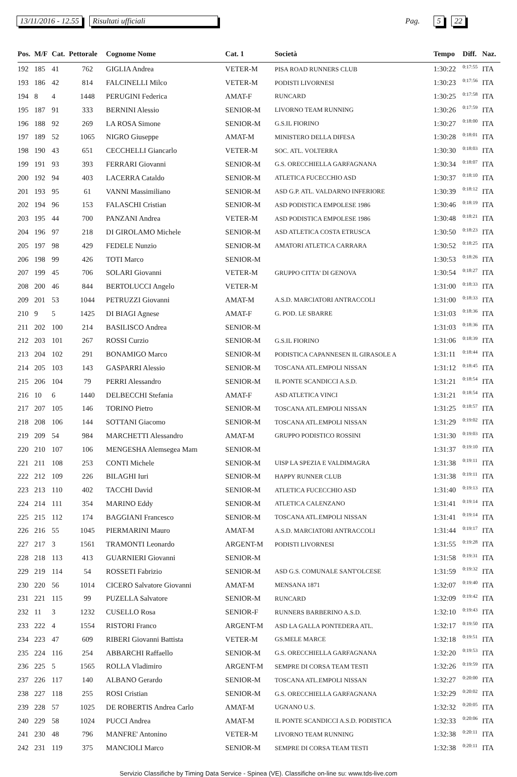13/11/2016 - 12.55 Risultati ufficiali Pag. 5 22
| Pos. | M/F | Cat. | Pettorale | Cognome Nome | Cat. 1 | Società | Tempo | Diff. | Naz. |
| --- | --- | --- | --- | --- | --- | --- | --- | --- | --- |
| 192 | 185 | 41 | 762 | GIGLIA Andrea | VETER-M | PISA ROAD RUNNERS CLUB | 1:30:22 | 0:17:55 | ITA |
| 193 | 186 | 42 | 814 | FALCINELLI Milco | VETER-M | PODISTI LIVORNESI | 1:30:23 | 0:17:56 | ITA |
| 194 | 8 | 4 | 1448 | PERUGINI Federica | AMAT-F | RUNCARD | 1:30:25 | 0:17:58 | ITA |
| 195 | 187 | 91 | 333 | BERNINI Alessio | SENIOR-M | LIVORNO TEAM RUNNING | 1:30:26 | 0:17:59 | ITA |
| 196 | 188 | 92 | 269 | LA ROSA Simone | SENIOR-M | G.S.IL FIORINO | 1:30:27 | 0:18:00 | ITA |
| 197 | 189 | 52 | 1065 | NIGRO Giuseppe | AMAT-M | MINISTERO DELLA DIFESA | 1:30:28 | 0:18:01 | ITA |
| 198 | 190 | 43 | 651 | CECCHELLI Giancarlo | VETER-M | SOC. ATL. VOLTERRA | 1:30:30 | 0:18:03 | ITA |
| 199 | 191 | 93 | 393 | FERRARI Giovanni | SENIOR-M | G.S. ORECCHIELLA GARFAGNANA | 1:30:34 | 0:18:07 | ITA |
| 200 | 192 | 94 | 403 | LACERRA Cataldo | SENIOR-M | ATLETICA FUCECCHIO ASD | 1:30:37 | 0:18:10 | ITA |
| 201 | 193 | 95 | 61 | VANNI Massimiliano | SENIOR-M | ASD G.P. ATL. VALDARNO INFERIORE | 1:30:39 | 0:18:12 | ITA |
| 202 | 194 | 96 | 153 | FALASCHI Cristian | SENIOR-M | ASD PODISTICA EMPOLESE 1986 | 1:30:46 | 0:18:19 | ITA |
| 203 | 195 | 44 | 700 | PANZANI Andrea | VETER-M | ASD PODISTICA EMPOLESE 1986 | 1:30:48 | 0:18:21 | ITA |
| 204 | 196 | 97 | 218 | DI GIROLAMO Michele | SENIOR-M | ASD ATLETICA COSTA ETRUSCA | 1:30:50 | 0:18:23 | ITA |
| 205 | 197 | 98 | 429 | FEDELE Nunzio | SENIOR-M | AMATORI ATLETICA CARRARA | 1:30:52 | 0:18:25 | ITA |
| 206 | 198 | 99 | 426 | TOTI Marco | SENIOR-M | | 1:30:53 | 0:18:26 | ITA |
| 207 | 199 | 45 | 706 | SOLARI Giovanni | VETER-M | GRUPPO CITTA' DI GENOVA | 1:30:54 | 0:18:27 | ITA |
| 208 | 200 | 46 | 844 | BERTOLUCCI Angelo | VETER-M | | 1:31:00 | 0:18:33 | ITA |
| 209 | 201 | 53 | 1044 | PETRUZZI Giovanni | AMAT-M | A.S.D. MARCIATORI ANTRACCOLI | 1:31:00 | 0:18:33 | ITA |
| 210 | 9 | 5 | 1425 | DI BIAGI Agnese | AMAT-F | G. POD. LE SBARRE | 1:31:03 | 0:18:36 | ITA |
| 211 | 202 | 100 | 214 | BASILISCO Andrea | SENIOR-M | | 1:31:03 | 0:18:36 | ITA |
| 212 | 203 | 101 | 267 | ROSSI Curzio | SENIOR-M | G.S.IL FIORINO | 1:31:06 | 0:18:39 | ITA |
| 213 | 204 | 102 | 291 | BONAMIGO Marco | SENIOR-M | PODISTICA CAPANNESEN IL GIRASOLE A | 1:31:11 | 0:18:44 | ITA |
| 214 | 205 | 103 | 143 | GASPARRI Alessio | SENIOR-M | TOSCANA ATL.EMPOLI NISSAN | 1:31:12 | 0:18:45 | ITA |
| 215 | 206 | 104 | 79 | PERRI Alessandro | SENIOR-M | IL PONTE SCANDICCI A.S.D. | 1:31:21 | 0:18:54 | ITA |
| 216 | 10 | 6 | 1440 | DELBECCHI Stefania | AMAT-F | ASD ATLETICA VINCI | 1:31:21 | 0:18:54 | ITA |
| 217 | 207 | 105 | 146 | TORINO Pietro | SENIOR-M | TOSCANA ATL.EMPOLI NISSAN | 1:31:25 | 0:18:57 | ITA |
| 218 | 208 | 106 | 144 | SOTTANI Giacomo | SENIOR-M | TOSCANA ATL.EMPOLI NISSAN | 1:31:29 | 0:19:02 | ITA |
| 219 | 209 | 54 | 984 | MARCHETTI Alessandro | AMAT-M | GRUPPO PODISTICO ROSSINI | 1:31:30 | 0:19:03 | ITA |
| 220 | 210 | 107 | 106 | MENGESHA Alemsegea Mam | SENIOR-M | | 1:31:37 | 0:19:10 | ITA |
| 221 | 211 | 108 | 253 | CONTI Michele | SENIOR-M | UISP LA SPEZIA E VALDIMAGRA | 1:31:38 | 0:19:11 | ITA |
| 222 | 212 | 109 | 226 | BILAGHI Iuri | SENIOR-M | HAPPY RUNNER CLUB | 1:31:38 | 0:19:11 | ITA |
| 223 | 213 | 110 | 402 | TACCHI David | SENIOR-M | ATLETICA FUCECCHIO ASD | 1:31:40 | 0:19:13 | ITA |
| 224 | 214 | 111 | 354 | MARINO Eddy | SENIOR-M | ATLETICA CALENZANO | 1:31:41 | 0:19:14 | ITA |
| 225 | 215 | 112 | 174 | BAGGIANI Francesco | SENIOR-M | TOSCANA ATL.EMPOLI NISSAN | 1:31:41 | 0:19:14 | ITA |
| 226 | 216 | 55 | 1045 | PIERMARINI Mauro | AMAT-M | A.S.D. MARCIATORI ANTRACCOLI | 1:31:44 | 0:19:17 | ITA |
| 227 | 217 | 3 | 1561 | TRAMONTI Leonardo | ARGENT-M | PODISTI LIVORNESI | 1:31:55 | 0:19:28 | ITA |
| 228 | 218 | 113 | 413 | GUARNIERI Giovanni | SENIOR-M | | 1:31:58 | 0:19:31 | ITA |
| 229 | 219 | 114 | 54 | ROSSETI Fabrizio | SENIOR-M | ASD G.S. COMUNALE SANT'OLCESE | 1:31:59 | 0:19:32 | ITA |
| 230 | 220 | 56 | 1014 | CICERO Salvatore Giovanni | AMAT-M | MENSANA 1871 | 1:32:07 | 0:19:40 | ITA |
| 231 | 221 | 115 | 99 | PUZELLA Salvatore | SENIOR-M | RUNCARD | 1:32:09 | 0:19:42 | ITA |
| 232 | 11 | 3 | 1232 | CUSELLO Rosa | SENIOR-F | RUNNERS BARBERINO A.S.D. | 1:32:10 | 0:19:43 | ITA |
| 233 | 222 | 4 | 1554 | RISTORI Franco | ARGENT-M | ASD LA GALLA PONTEDERA ATL. | 1:32:17 | 0:19:50 | ITA |
| 234 | 223 | 47 | 609 | RIBERI Giovanni Battista | VETER-M | GS.MELE MARCE | 1:32:18 | 0:19:51 | ITA |
| 235 | 224 | 116 | 254 | ABBARCHI Raffaello | SENIOR-M | G.S. ORECCHIELLA GARFAGNANA | 1:32:20 | 0:19:53 | ITA |
| 236 | 225 | 5 | 1565 | ROLLA Vladimiro | ARGENT-M | SEMPRE DI CORSA TEAM TESTI | 1:32:26 | 0:19:59 | ITA |
| 237 | 226 | 117 | 140 | ALBANO Gerardo | SENIOR-M | TOSCANA ATL.EMPOLI NISSAN | 1:32:27 | 0:20:00 | ITA |
| 238 | 227 | 118 | 255 | ROSI Cristian | SENIOR-M | G.S. ORECCHIELLA GARFAGNANA | 1:32:29 | 0:20:02 | ITA |
| 239 | 228 | 57 | 1025 | DE ROBERTIS Andrea Carlo | AMAT-M | UGNANO U.S. | 1:32:32 | 0:20:05 | ITA |
| 240 | 229 | 58 | 1024 | PUCCI Andrea | AMAT-M | IL PONTE SCANDICCI A.S.D. PODISTICA | 1:32:33 | 0:20:06 | ITA |
| 241 | 230 | 48 | 796 | MANFRE' Antonino | VETER-M | LIVORNO TEAM RUNNING | 1:32:38 | 0:20:11 | ITA |
| 242 | 231 | 119 | 375 | MANCIOLI Marco | SENIOR-M | SEMPRE DI CORSA TEAM TESTI | 1:32:38 | 0:20:11 | ITA |
Servizio Classifiche by Timing Data Service - Spinea (VE). Classifiche on-line su: www.tds-live.com